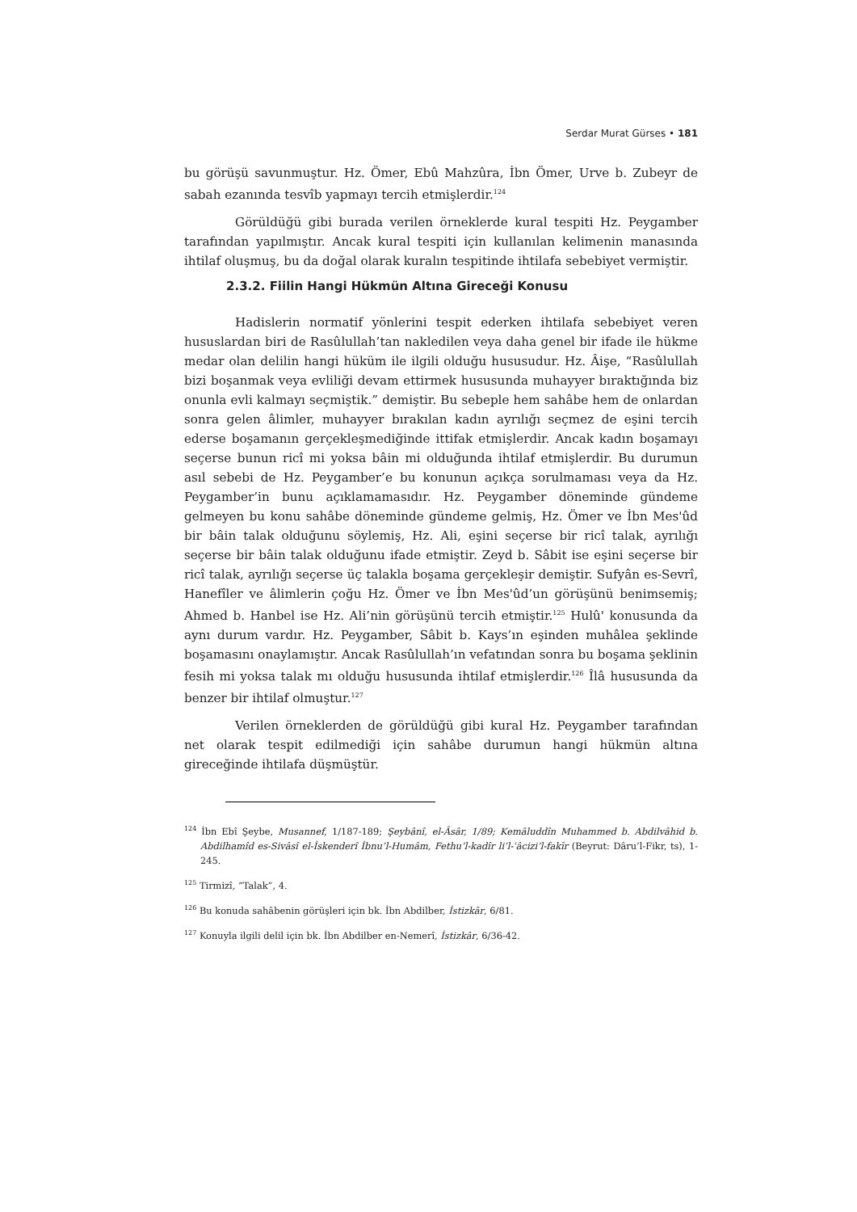Serdar Murat Gürses • 181
bu görüşü savunmuştur. Hz. Ömer, Ebû Mahzûra, İbn Ömer, Urve b. Zubeyr de sabah ezanında tesvîb yapmayı tercih etmişlerdir.<sup>124</sup>
Görüldüğü gibi burada verilen örneklerde kural tespiti Hz. Peygamber tarafından yapılmıştır. Ancak kural tespiti için kullanılan kelimenin manasında ihtilaf oluşmuş, bu da doğal olarak kuralın tespitinde ihtilafa sebebiyet vermiştir.
2.3.2. Fiilin Hangi Hükmün Altına Gireceği Konusu
Hadislerin normatif yönlerini tespit ederken ihtilafa sebebiyet veren hususlardan biri de Rasûlullah’tan nakledilen veya daha genel bir ifade ile hükme medar olan delilin hangi hüküm ile ilgili olduğu hususudur. Hz. Âişe, “Rasûlullah bizi boşanmak veya evliliği devam ettirmek hususunda muhayyer bıraktığında biz onunla evli kalmayı seçmiştik.” demiştir. Bu sebeple hem sahâbe hem de onlardan sonra gelen âlimler, muhayyer bırakılan kadın ayrılığı seçmez de eşini tercih ederse boşamanın gerçekleşmediğinde ittifak etmişlerdir. Ancak kadın boşamayı seçerse bunun ricî mi yoksa bâin mi olduğunda ihtilaf etmişlerdir. Bu durumun asıl sebebi de Hz. Peygamber’e bu konunun açıkça sorulmaması veya da Hz. Peygamber’in bunu açıklamamasıdır. Hz. Peygamber döneminde gündeme gelmeyen bu konu sahâbe döneminde gündeme gelmiş, Hz. Ömer ve İbn Mes'ûd bir bâin talak olduğunu söylemiş, Hz. Ali, eşini seçerse bir ricî talak, ayrılığı seçerse bir bâin talak olduğunu ifade etmiştir. Zeyd b. Sâbit ise eşini seçerse bir ricî talak, ayrılığı seçerse üç talakla boşama gerçekleşir demiştir. Sufyân es-Sevrî, Hanefîler ve âlimlerin çoğu Hz. Ömer ve İbn Mes'ûd’un görüşünü benimsemiş; Ahmed b. Hanbel ise Hz. Ali’nin görüşünü tercih etmiştir.<sup>125</sup> Hulû' konusunda da aynı durum vardır. Hz. Peygamber, Sâbit b. Kays’ın eşinden muhâlea şeklinde boşamasını onaylamıştır. Ancak Rasûlullah’ın vefatından sonra bu boşama şeklinin fesih mi yoksa talak mı olduğu hususunda ihtilaf etmişlerdir.<sup>126</sup> Îlâ hususunda da benzer bir ihtilaf olmuştur.<sup>127</sup>
Verilen örneklerden de görüldüğü gibi kural Hz. Peygamber tarafından net olarak tespit edilmediği için sahâbe durumun hangi hükmün altına gireceğinde ihtilafa düşmüştür.
<sup>124</sup> İbn Ebî Şeybe, Musannef, 1/187-189; Şeybânî, el-Âsâr, 1/89; Kemâluddîn Muhammed b. Abdilvâhid b. Abdilhamîd es-Sivâsî el-İskenderî İbnu’l-Humâm, Fethu’l-kadîr li’l-ʿâcizi’l-fakīr (Beyrut: Dâru’l-Fikr, ts), 1-245.
<sup>125</sup> Tirmizî, “Talak”, 4.
<sup>126</sup> Bu konuda sahâbenin görüşleri için bk. İbn Abdilber, İstizkâr, 6/81.
<sup>127</sup> Konuyla ilgili delil için bk. İbn Abdilber en-Nemerî, İstizkâr, 6/36-42.